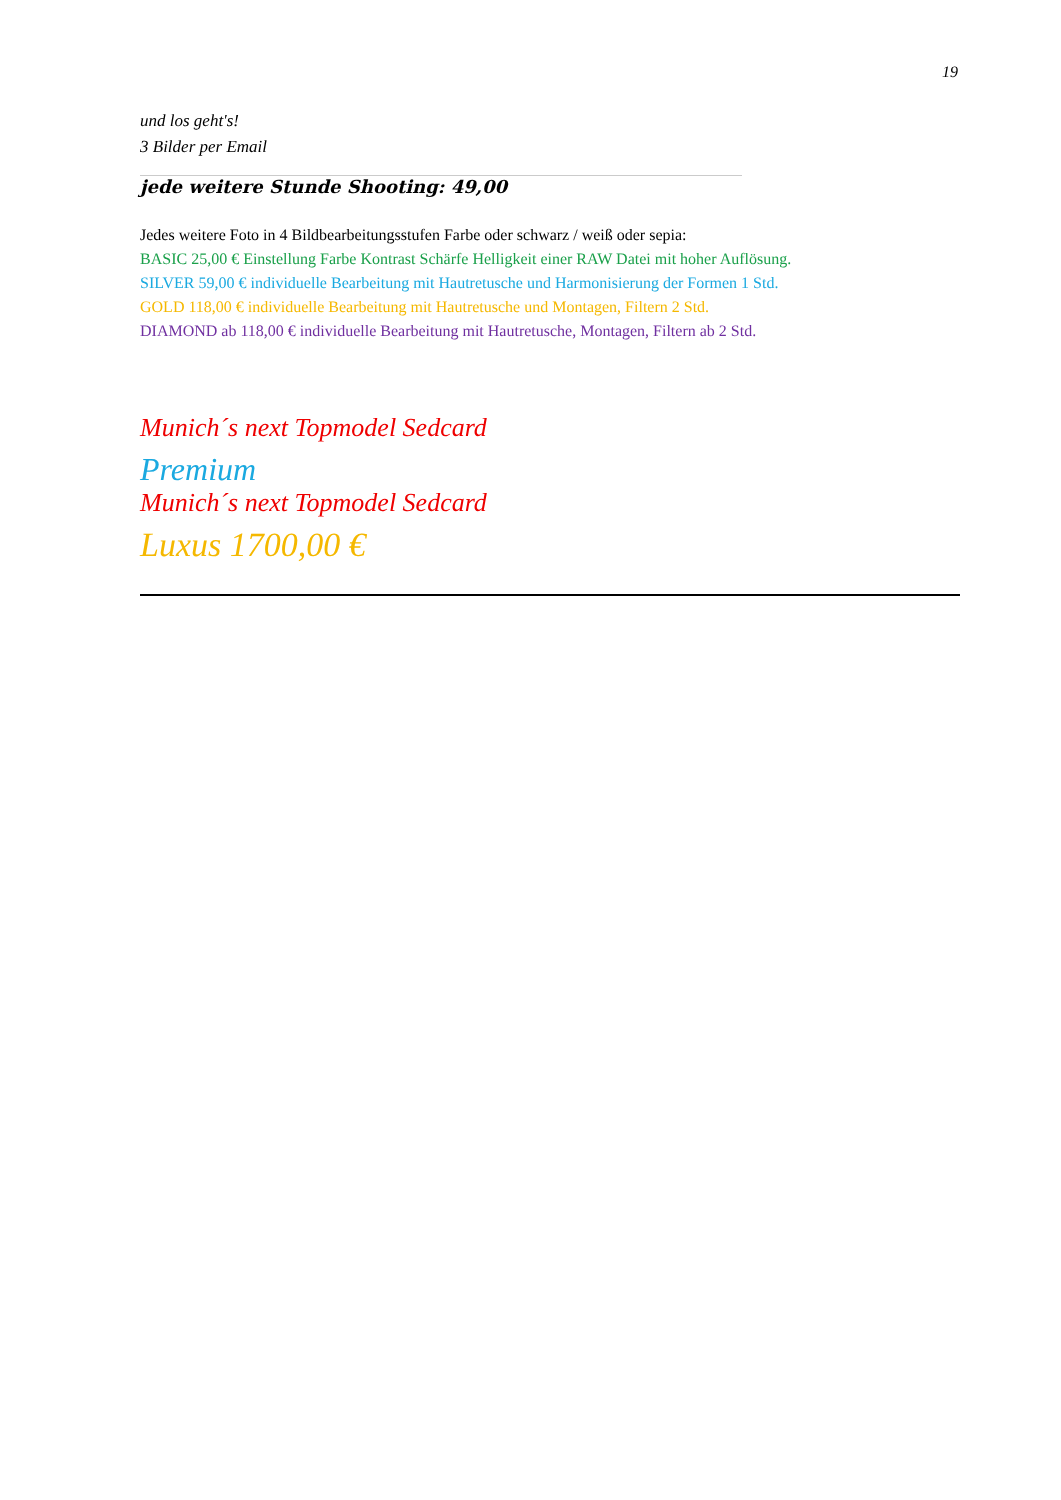19
und los geht's!
3 Bilder per Email
______________________________________________________________________________________
jede weitere Stunde Shooting: 49,00
Jedes weitere Foto in 4 Bildbearbeitungsstufen Farbe oder schwarz / weiß oder sepia:
BASIC 25,00 € Einstellung Farbe Kontrast Schärfe Helligkeit einer RAW Datei mit hoher Auflösung.
SILVER 59,00 € individuelle Bearbeitung mit Hautretusche und Harmonisierung der Formen 1 Std.
GOLD 118,00 € individuelle Bearbeitung mit Hautretusche und Montagen, Filtern 2 Std.
DIAMOND ab 118,00 € individuelle Bearbeitung mit Hautretusche, Montagen, Filtern ab 2 Std.
Munich´s next Topmodel Sedcard
Premium
Munich´s next Topmodel Sedcard
Luxus 1700,00 €